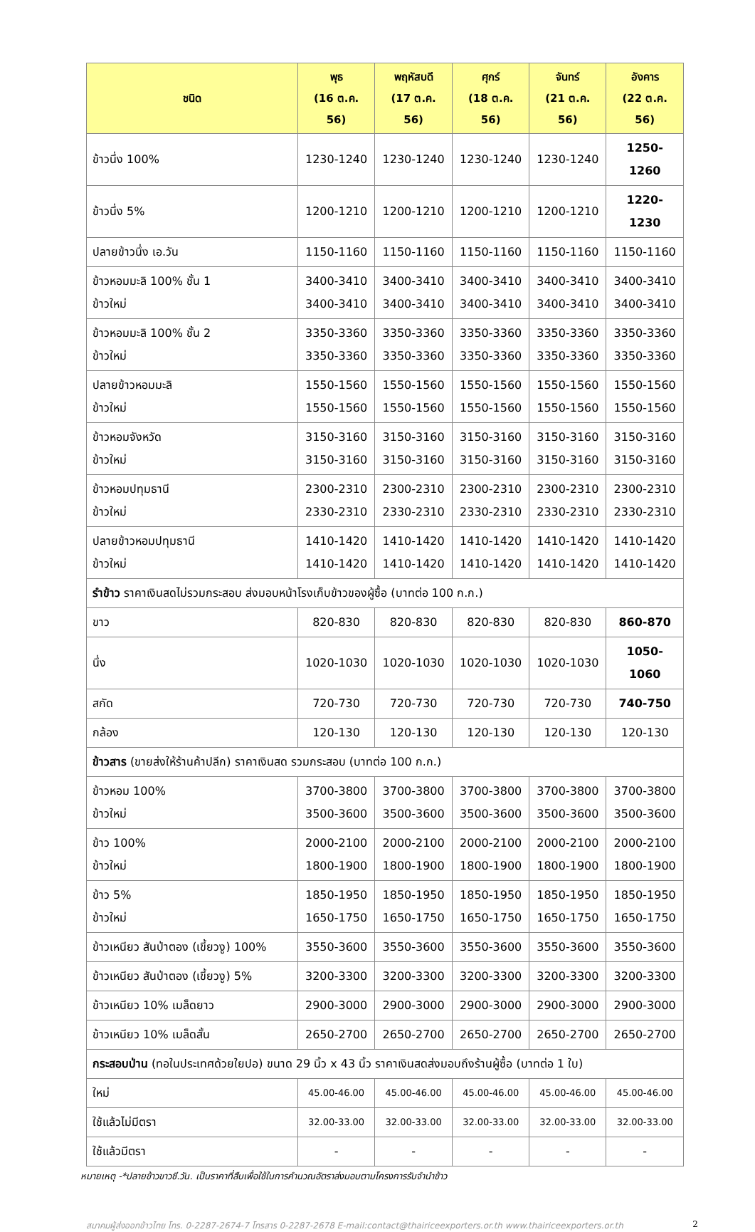| ชนิด | พุธ (16 ต.ค. 56) | พฤหัสบดี (17 ต.ค. 56) | ศุกร์ (18 ต.ค. 56) | จันทร์ (21 ต.ค. 56) | อังคาร (22 ต.ค. 56) |
| --- | --- | --- | --- | --- | --- |
| ข้าวนึ่ง 100% | 1230-1240 | 1230-1240 | 1230-1240 | 1230-1240 | 1250-1260 |
| ข้าวนึ่ง 5% | 1200-1210 | 1200-1210 | 1200-1210 | 1200-1210 | 1220-1230 |
| ปลายข้าวนึ่ง เอ.วัน | 1150-1160 | 1150-1160 | 1150-1160 | 1150-1160 | 1150-1160 |
| ข้าวหอมมะลิ 100% ชั้น 1 ข้าวใหม่ | 3400-3410 3400-3410 | 3400-3410 3400-3410 | 3400-3410 3400-3410 | 3400-3410 3400-3410 | 3400-3410 3400-3410 |
| ข้าวหอมมะลิ 100% ชั้น 2 ข้าวใหม่ | 3350-3360 3350-3360 | 3350-3360 3350-3360 | 3350-3360 3350-3360 | 3350-3360 3350-3360 | 3350-3360 3350-3360 |
| ปลายข้าวหอมมะลิ ข้าวใหม่ | 1550-1560 1550-1560 | 1550-1560 1550-1560 | 1550-1560 1550-1560 | 1550-1560 1550-1560 | 1550-1560 1550-1560 |
| ข้าวหอมจังหวัด ข้าวใหม่ | 3150-3160 3150-3160 | 3150-3160 3150-3160 | 3150-3160 3150-3160 | 3150-3160 3150-3160 | 3150-3160 3150-3160 |
| ข้าวหอมปทุมธานี ข้าวใหม่ | 2300-2310 2330-2310 | 2300-2310 2330-2310 | 2300-2310 2330-2310 | 2300-2310 2330-2310 | 2300-2310 2330-2310 |
| ปลายข้าวหอมปทุมธานี ข้าวใหม่ | 1410-1420 1410-1420 | 1410-1420 1410-1420 | 1410-1420 1410-1420 | 1410-1420 1410-1420 | 1410-1420 1410-1420 |
| รำข้าว ราคาเงินสดไม่รวมกระสอบ ส่งมอบหน้าโรงเก็บข้าวของผู้ซื้อ (บาทต่อ 100 ก.ก.) | | | | | |
| ขาว | 820-830 | 820-830 | 820-830 | 820-830 | 860-870 |
| นึ่ง | 1020-1030 | 1020-1030 | 1020-1030 | 1020-1030 | 1050-1060 |
| สกัด | 720-730 | 720-730 | 720-730 | 720-730 | 740-750 |
| กล้อง | 120-130 | 120-130 | 120-130 | 120-130 | 120-130 |
| ข้าวสาร (ขายส่งให้ร้านค้าปลีก) ราคาเงินสด รวมกระสอบ (บาทต่อ 100 ก.ก.) | | | | | |
| ข้าวหอม 100% ข้าวใหม่ | 3700-3800 3500-3600 | 3700-3800 3500-3600 | 3700-3800 3500-3600 | 3700-3800 3500-3600 | 3700-3800 3500-3600 |
| ข้าว 100% ข้าวใหม่ | 2000-2100 1800-1900 | 2000-2100 1800-1900 | 2000-2100 1800-1900 | 2000-2100 1800-1900 | 2000-2100 1800-1900 |
| ข้าว 5% ข้าวใหม่ | 1850-1950 1650-1750 | 1850-1950 1650-1750 | 1850-1950 1650-1750 | 1850-1950 1650-1750 | 1850-1950 1650-1750 |
| ข้าวเหนียว สันป่าตอง (เขี้ยวงู) 100% | 3550-3600 | 3550-3600 | 3550-3600 | 3550-3600 | 3550-3600 |
| ข้าวเหนียว สันป่าตอง (เขี้ยวงู) 5% | 3200-3300 | 3200-3300 | 3200-3300 | 3200-3300 | 3200-3300 |
| ข้าวเหนียว 10% เมล็ดยาว | 2900-3000 | 2900-3000 | 2900-3000 | 2900-3000 | 2900-3000 |
| ข้าวเหนียว 10% เมล็ดสั้น | 2650-2700 | 2650-2700 | 2650-2700 | 2650-2700 | 2650-2700 |
| กระสอบป่าน (ทอในประเทศด้วยใยปอ) ขนาด 29 นิ้ว x 43 นิ้ว ราคาเงินสดส่งมอบถึงร้านผู้ซื้อ (บาทต่อ 1 ใบ) | | | | | |
| ใหม่ | 45.00-46.00 | 45.00-46.00 | 45.00-46.00 | 45.00-46.00 | 45.00-46.00 |
| ใช้แล้วไม่มีตรา | 32.00-33.00 | 32.00-33.00 | 32.00-33.00 | 32.00-33.00 | 32.00-33.00 |
| ใช้แล้วมีตรา | - | - | - | - | - |
หมายเหตุ -*ปลายข้าวขาวซี.วัน. เป็นราคาที่สืบเพื่อใช้ในการคำนวณอัตราส่งมอบตามโครงการรับจำนำข้าว
สมาคมผู้ส่งออกข้าวไทย โทร. 0-2287-2674-7 โทรสาร 0-2287-2678 E-mail:contact@thairiceexporters.or.th www.thairiceexporters.or.th 2